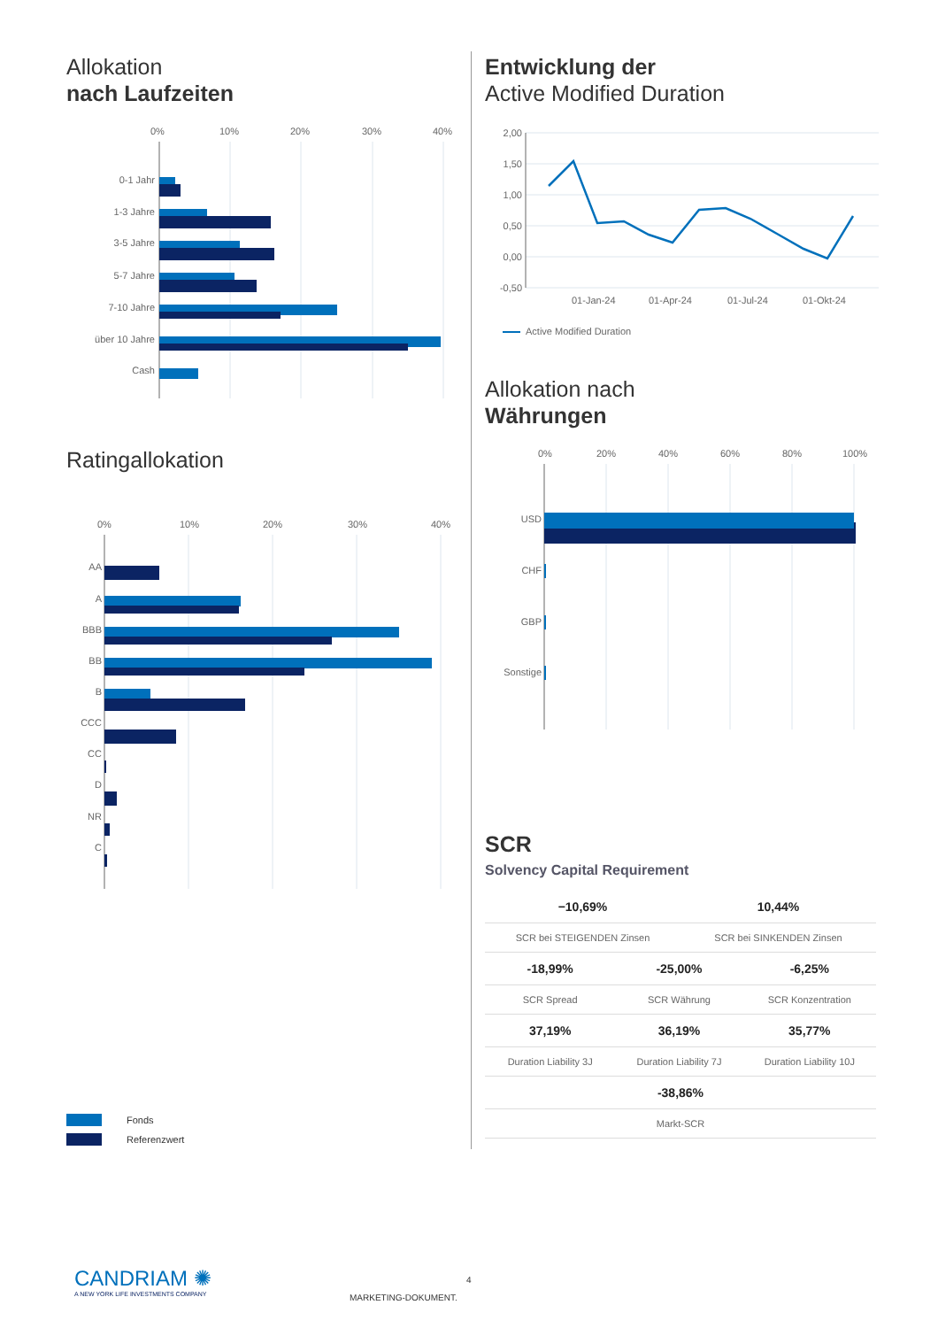Allokation
nach Laufzeiten
0%
10%
20%
30%
40%
0-1 Jahr
1-3 Jahre
3-5 Jahre
5-7 Jahre
7-10 Jahre
über 10 Jahre
Cash
Ratingallokation
0%
10%
20%
30%
40%
AA
A
BBB
BB
B
CCC
CC
D
NR
C
Fonds
Referenzwert
Entwicklung der
Active Modified Duration
2,00
1,50
1,00
0,50
0,00
-0,50
01-Jan-24
01-Apr-24
01-Jul-24
01-Okt-24
Active Modified Duration
Allokation nach
Währungen
0%
20%
40%
60%
80%
100%
USD
CHF
GBP
Sonstige
SCR
Solvency Capital Requirement
| −10,69% | | 10,44% | |
| SCR bei STEIGENDEN Zinsen | | SCR bei SINKENDEN Zinsen | |
| -18,99% | -25,00% | | -6,25% |
| SCR Spread | SCR Währung | | SCR Konzentration |
| 37,19% | 36,19% | | 35,77% |
| Duration Liability 3J | Duration Liability 7J | | Duration Liability 10J |
| -38,86% | | | |
| Markt-SCR | | | |
CANDRIAM ✺
A NEW YORK LIFE INVESTMENTS COMPANY
4
MARKETING-DOKUMENT.